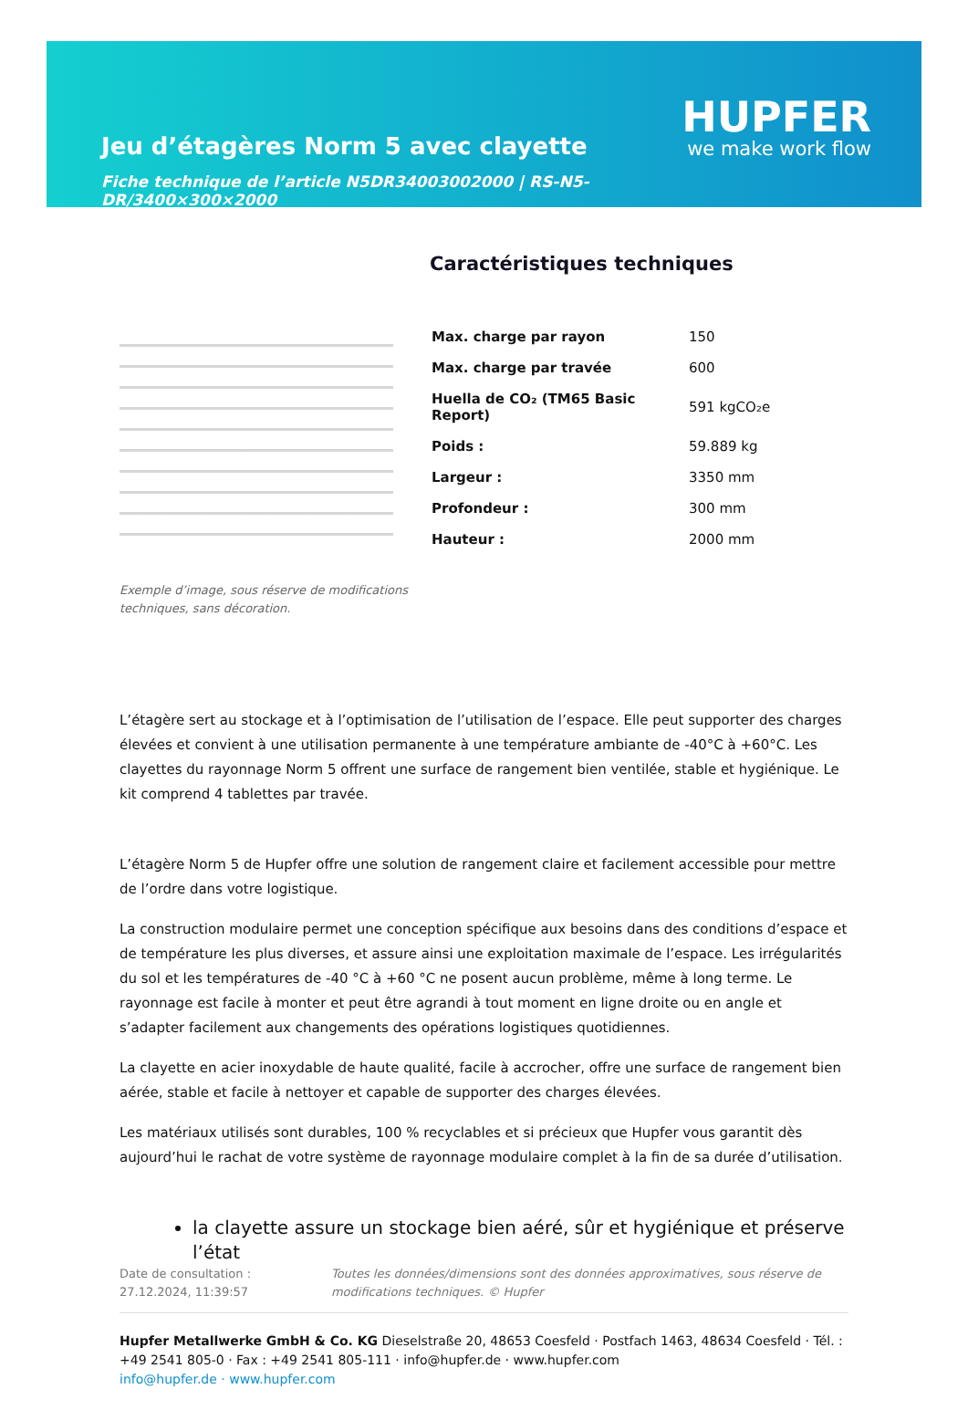Jeu d’étagères Norm 5 avec clayette
Fiche technique de l’article N5DR34003002000 | RS-N5-DR/3400×300×2000
HUPFER
we make work flow
Exemple d’image, sous réserve de modifications techniques, sans décoration.
Caractéristiques techniques
| Max. charge par rayon | 150 |
| Max. charge par travée | 600 |
| Huella de CO₂ (TM65 Basic Report) | 591 kgCO₂e |
| Poids : | 59.889 kg |
| Largeur : | 3350 mm |
| Profondeur : | 300 mm |
| Hauteur : | 2000 mm |
L’étagère sert au stockage et à l’optimisation de l’utilisation de l’espace. Elle peut supporter des charges élevées et convient à une utilisation permanente à une température ambiante de -40°C à +60°C. Les clayettes du rayonnage Norm 5 offrent une surface de rangement bien ventilée, stable et hygiénique. Le kit comprend 4 tablettes par travée.
L’étagère Norm 5 de Hupfer offre une solution de rangement claire et facilement accessible pour mettre de l’ordre dans votre logistique.
La construction modulaire permet une conception spécifique aux besoins dans des conditions d’espace et de température les plus diverses, et assure ainsi une exploitation maximale de l’espace. Les irrégularités du sol et les températures de -40 °C à +60 °C ne posent aucun problème, même à long terme. Le rayonnage est facile à monter et peut être agrandi à tout moment en ligne droite ou en angle et s’adapter facilement aux changements des opérations logistiques quotidiennes.
La clayette en acier inoxydable de haute qualité, facile à accrocher, offre une surface de rangement bien aérée, stable et facile à nettoyer et capable de supporter des charges élevées.
Les matériaux utilisés sont durables, 100 % recyclables et si précieux que Hupfer vous garantit dès aujourd’hui le rachat de votre système de rayonnage modulaire complet à la fin de sa durée d’utilisation.
la clayette assure un stockage bien aéré, sûr et hygiénique et préserve l’état
Date de consultation : 27.12.2024, 11:39:57
Toutes les données/dimensions sont des données approximatives, sous réserve de modifications techniques. © Hupfer
Hupfer Metallwerke GmbH & Co. KG Dieselstraße 20, 48653 Coesfeld · Postfach 1463, 48634 Coesfeld · Tél. : +49 2541 805-0 · Fax : +49 2541 805-111 · info@hupfer.de · www.hupfer.com
info@hupfer.de · www.hupfer.com